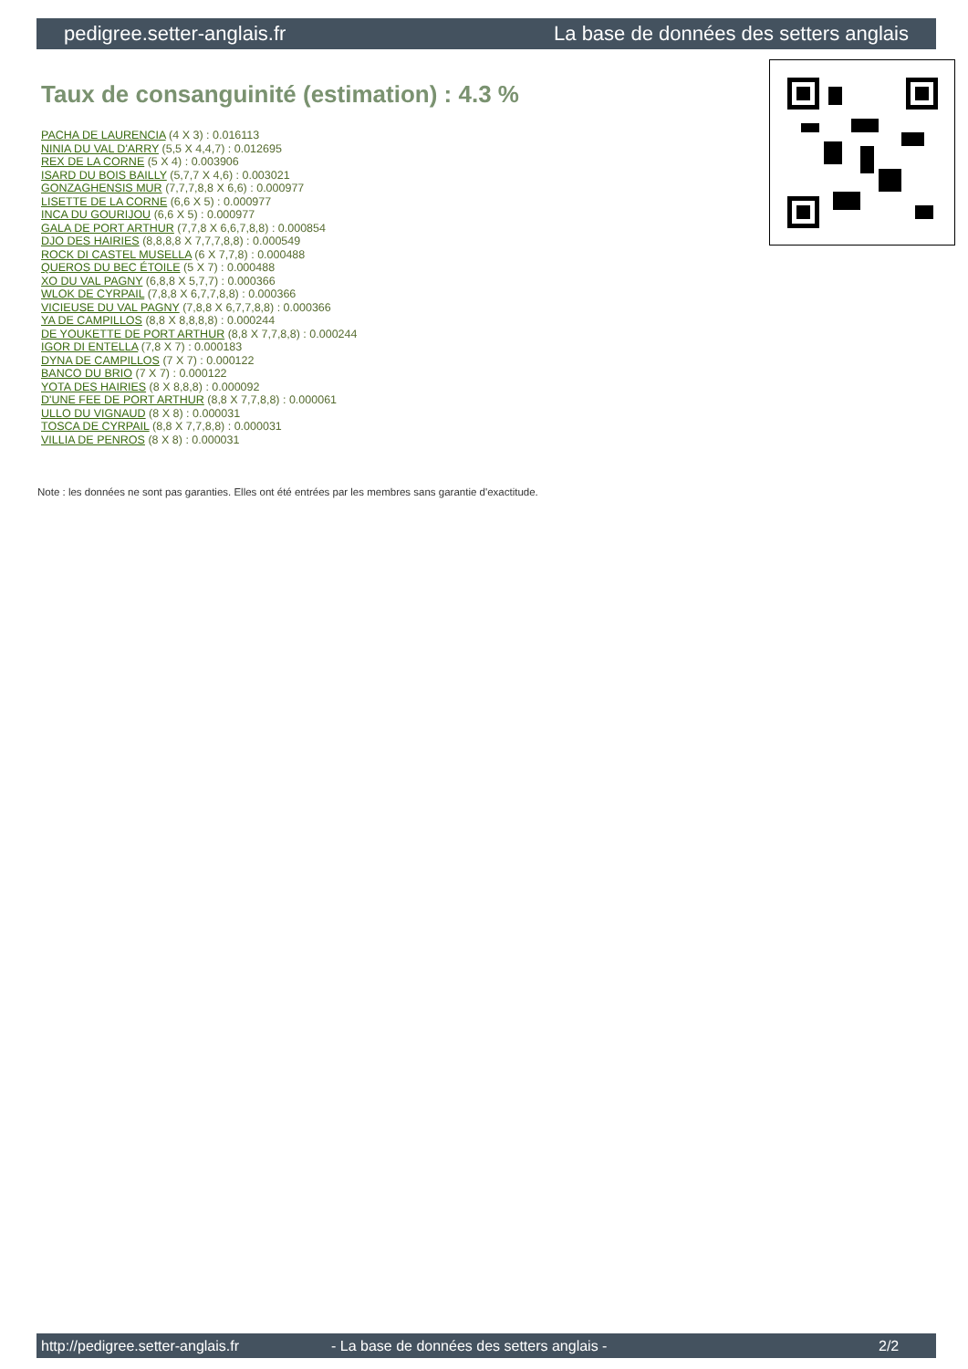pedigree.setter-anglais.fr La base de données des setters anglais
Taux de consanguinité (estimation) : 4.3 %
PACHA DE LAURENCIA (4 X 3) : 0.016113
NINIA DU VAL D'ARRY (5,5 X 4,4,7) : 0.012695
REX DE LA CORNE (5 X 4) : 0.003906
ISARD DU BOIS BAILLY (5,7,7 X 4,6) : 0.003021
GONZAGHENSIS MUR (7,7,7,8,8 X 6,6) : 0.000977
LISETTE DE LA CORNE (6,6 X 5) : 0.000977
INCA DU GOURIJOU (6,6 X 5) : 0.000977
GALA DE PORT ARTHUR (7,7,8 X 6,6,7,8,8) : 0.000854
DJO DES HAIRIES (8,8,8,8 X 7,7,7,8,8) : 0.000549
ROCK DI CASTEL MUSELLA (6 X 7,7,8) : 0.000488
QUEROS DU BEC ÉTOILE (5 X 7) : 0.000488
XO DU VAL PAGNY (6,8,8 X 5,7,7) : 0.000366
WLOK DE CYRPAIL (7,8,8 X 6,7,7,8,8) : 0.000366
VICIEUSE DU VAL PAGNY (7,8,8 X 6,7,7,8,8) : 0.000366
YA DE CAMPILLOS (8,8 X 8,8,8,8) : 0.000244
DE YOUKETTE DE PORT ARTHUR (8,8 X 7,7,8,8) : 0.000244
IGOR DI ENTELLA (7,8 X 7) : 0.000183
DYNA DE CAMPILLOS (7 X 7) : 0.000122
BANCO DU BRIO (7 X 7) : 0.000122
YOTA DES HAIRIES (8 X 8,8,8) : 0.000092
D'UNE FEE DE PORT ARTHUR (8,8 X 7,7,8,8) : 0.000061
ULLO DU VIGNAUD (8 X 8) : 0.000031
TOSCA DE CYRPAIL (8,8 X 7,7,8,8) : 0.000031
VILLIA DE PENROS (8 X 8) : 0.000031
Note : les données ne sont pas garanties. Elles ont été entrées par les membres sans garantie d'exactitude.
http://pedigree.setter-anglais.fr - La base de données des setters anglais - 2/2